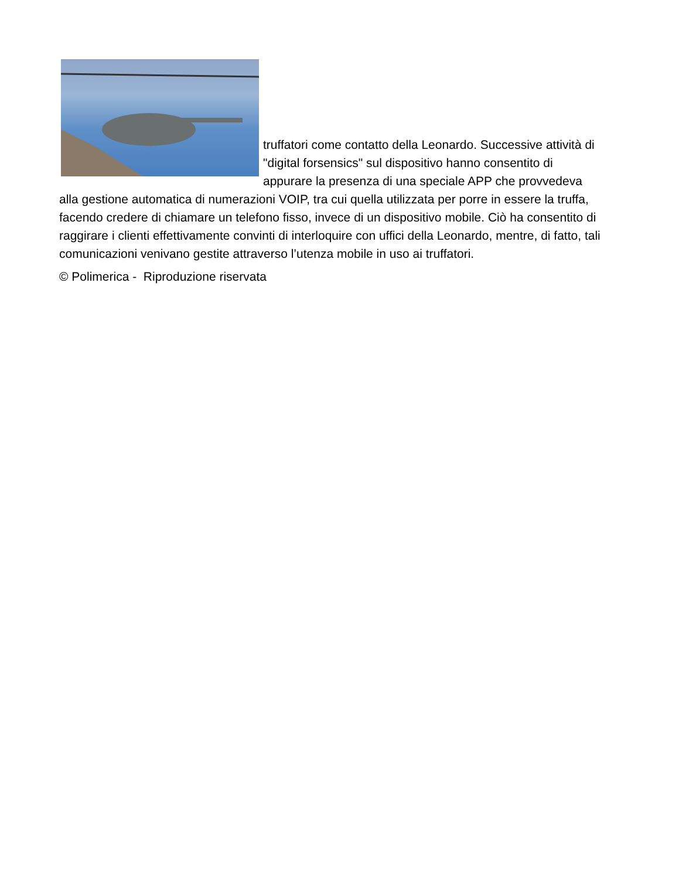truffatori come contatto della Leonardo. Successive attività di "digital forsensics" sul dispositivo hanno consentito di appurare la presenza di una speciale APP che provvedeva alla gestione automatica di numerazioni VOIP, tra cui quella utilizzata per porre in essere la truffa, facendo credere di chiamare un telefono fisso, invece di un dispositivo mobile. Ciò ha consentito di raggirare i clienti effettivamente convinti di interloquire con uffici della Leonardo, mentre, di fatto, tali comunicazioni venivano gestite attraverso l’utenza mobile in uso ai truffatori.
© Polimerica - Riproduzione riservata